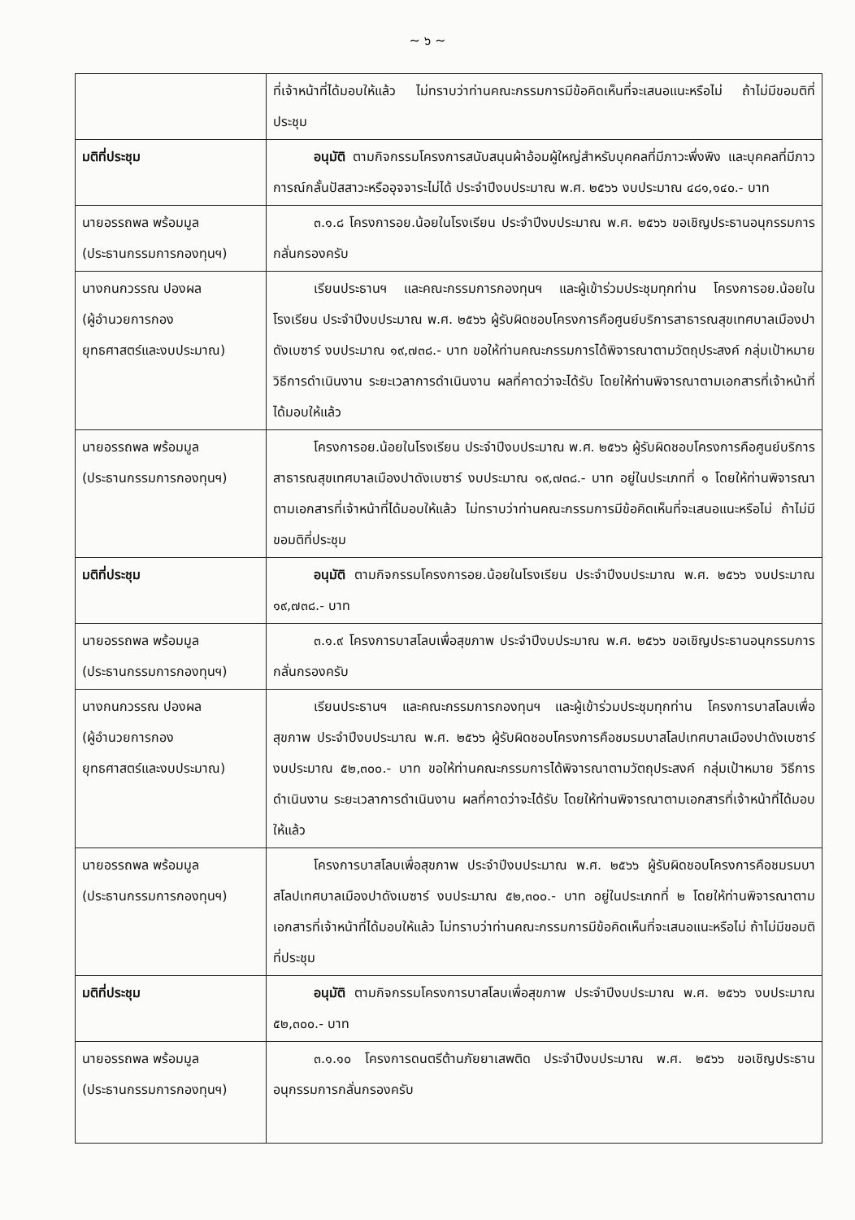~ ๖ ~
| | ที่เจ้าหน้าที่ได้มอบให้แล้ว ไม่ทราบว่าท่านคณะกรรมการมีข้อคิดเห็นที่จะเสนอแนะหรือไม่ ถ้าไม่มีขอมติที่ประชุม |
| มติที่ประชุม | อนุมัติ ตามกิจกรรมโครงการสนับสนุนผ้าอ้อมผู้ใหญ่สำหรับบุคคลที่มีภาวะพึ่งพิง และบุคคลที่มีภาวการณ์กลั้นปัสสาวะหรืออุจจาระไม่ได้ ประจำปีงบประมาณ พ.ศ. ๒๕๖๖ งบประมาณ ๔๘๑,๑๔๐.- บาท |
| นายอรรถพล พร้อมมูล (ประธานกรรมการกองทุนฯ) | ๓.๑.๘ โครงการอย.น้อยในโรงเรียน ประจำปีงบประมาณ พ.ศ. ๒๕๖๖ ขอเชิญประธานอนุกรรมการกลั่นกรองครับ |
| นางกนกวรรณ ปองผล (ผู้อำนวยการกอง ยุทธศาสตร์และงบประมาณ) | เรียนประธานฯ และคณะกรรมการกองทุนฯ และผู้เข้าร่วมประชุมทุกท่าน โครงการอย.น้อยในโรงเรียน ประจำปีงบประมาณ พ.ศ. ๒๕๖๖ ผู้รับผิดชอบโครงการคือศูนย์บริการสาธารณสุขเทศบาลเมืองปาดังเบซาร์ งบประมาณ ๑๙,๗๓๘.- บาท ขอให้ท่านคณะกรรมการได้พิจารณาตามวัตถุประสงค์ กลุ่มเป้าหมาย วิธีการดำเนินงาน ระยะเวลาการดำเนินงาน ผลที่คาดว่าจะได้รับ โดยให้ท่านพิจารณาตามเอกสารที่เจ้าหน้าที่ได้มอบให้แล้ว |
| นายอรรถพล พร้อมมูล (ประธานกรรมการกองทุนฯ) | โครงการอย.น้อยในโรงเรียน ประจำปีงบประมาณ พ.ศ. ๒๕๖๖ ผู้รับผิดชอบโครงการคือศูนย์บริการสาธารณสุขเทศบาลเมืองปาดังเบซาร์ งบประมาณ ๑๙,๗๓๘.- บาท อยู่ในประเภทที่ ๑ โดยให้ท่านพิจารณาตามเอกสารที่เจ้าหน้าที่ได้มอบให้แล้ว ไม่ทราบว่าท่านคณะกรรมการมีข้อคิดเห็นที่จะเสนอแนะหรือไม่ ถ้าไม่มีขอมติที่ประชุม |
| มติที่ประชุม | อนุมัติ ตามกิจกรรมโครงการอย.น้อยในโรงเรียน ประจำปีงบประมาณ พ.ศ. ๒๕๖๖ งบประมาณ ๑๙,๗๓๘.- บาท |
| นายอรรถพล พร้อมมูล (ประธานกรรมการกองทุนฯ) | ๓.๑.๙ โครงการบาสโลบเพื่อสุขภาพ ประจำปีงบประมาณ พ.ศ. ๒๕๖๖ ขอเชิญประธานอนุกรรมการกลั่นกรองครับ |
| นางกนกวรรณ ปองผล (ผู้อำนวยการกอง ยุทธศาสตร์และงบประมาณ) | เรียนประธานฯ และคณะกรรมการกองทุนฯ และผู้เข้าร่วมประชุมทุกท่าน โครงการบาสโลบเพื่อสุขภาพ ประจำปีงบประมาณ พ.ศ. ๒๕๖๖ ผู้รับผิดชอบโครงการคือชมรมบาสโลปเทศบาลเมืองปาดังเบซาร์ งบประมาณ ๕๒,๓๐๐.- บาท ขอให้ท่านคณะกรรมการได้พิจารณาตามวัตถุประสงค์ กลุ่มเป้าหมาย วิธีการดำเนินงาน ระยะเวลาการดำเนินงาน ผลที่คาดว่าจะได้รับ โดยให้ท่านพิจารณาตามเอกสารที่เจ้าหน้าที่ได้มอบให้แล้ว |
| นายอรรถพล พร้อมมูล (ประธานกรรมการกองทุนฯ) | โครงการบาสโลบเพื่อสุขภาพ ประจำปีงบประมาณ พ.ศ. ๒๕๖๖ ผู้รับผิดชอบโครงการคือชมรมบาสโลปเทศบาลเมืองปาดังเบซาร์ งบประมาณ ๕๒,๓๐๐.- บาท อยู่ในประเภทที่ ๒ โดยให้ท่านพิจารณาตามเอกสารที่เจ้าหน้าที่ได้มอบให้แล้ว ไม่ทราบว่าท่านคณะกรรมการมีข้อคิดเห็นที่จะเสนอแนะหรือไม่ ถ้าไม่มีขอมติที่ประชุม |
| มติที่ประชุม | อนุมัติ ตามกิจกรรมโครงการบาสโลบเพื่อสุขภาพ ประจำปีงบประมาณ พ.ศ. ๒๕๖๖ งบประมาณ ๕๒,๓๐๐.- บาท |
| นายอรรถพล พร้อมมูล (ประธานกรรมการกองทุนฯ) | ๓.๑.๑๐ โครงการดนตรีต้านภัยยาเสพติด ประจำปีงบประมาณ พ.ศ. ๒๕๖๖ ขอเชิญประธานอนุกรรมการกลั่นกรองครับ |